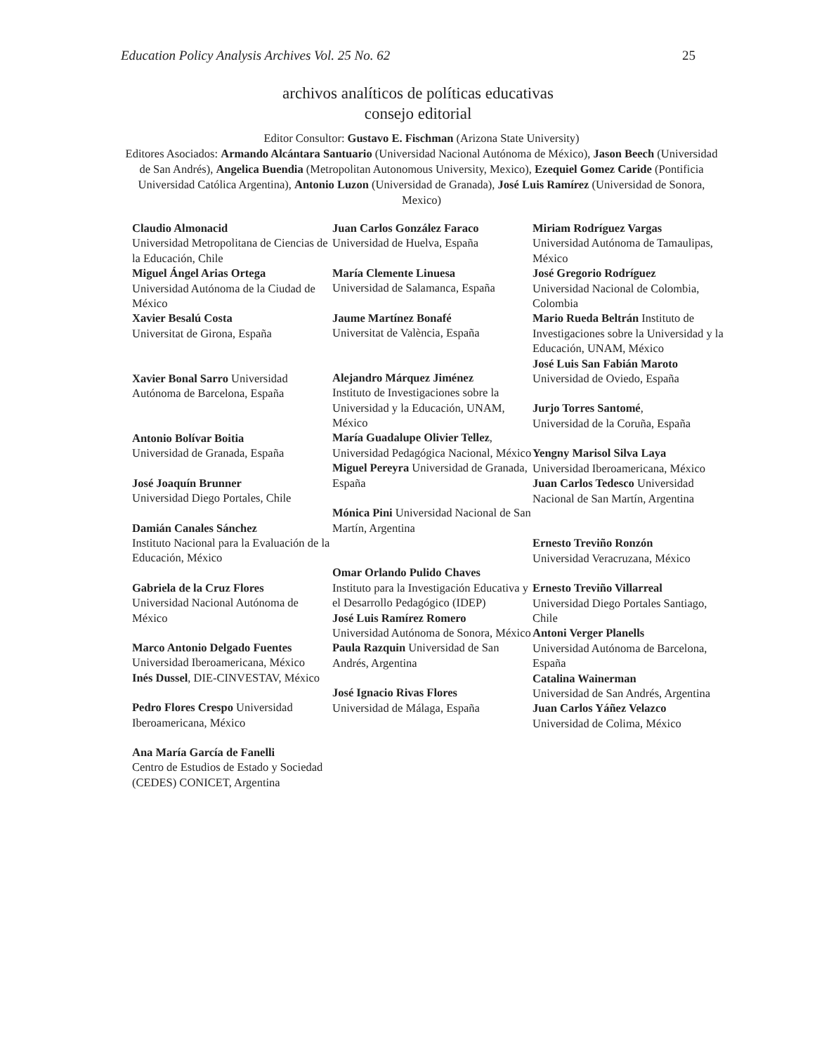Education Policy Analysis Archives Vol. 25 No. 62 25
archivos analíticos de políticas educativas
consejo editorial
Editor Consultor: Gustavo E. Fischman (Arizona State University)
Editores Asociados: Armando Alcántara Santuario (Universidad Nacional Autónoma de México), Jason Beech (Universidad de San Andrés), Angelica Buendia (Metropolitan Autonomous University, Mexico), Ezequiel Gomez Caride (Pontificia Universidad Católica Argentina), Antonio Luzon (Universidad de Granada), José Luis Ramírez (Universidad de Sonora, Mexico)
| Claudio Almonacid Universidad Metropolitana de Ciencias de la Educación, Chile Miguel Ángel Arias Ortega Universidad Autónoma de la Ciudad de México Xavier Besalú Costa Universitat de Girona, España Xavier Bonal Sarro Universidad Autónoma de Barcelona, España Antonio Bolívar Boitia Universidad de Granada, España José Joaquín Brunner Universidad Diego Portales, Chile Damián Canales Sánchez Instituto Nacional para la Evaluación de la Educación, México Gabriela de la Cruz Flores Universidad Nacional Autónoma de México Marco Antonio Delgado Fuentes Universidad Iberoamericana, México Inés Dussel , DIE-CINVESTAV, México Pedro Flores Crespo Universidad Iberoamericana, México Ana María García de Fanelli Centro de Estudios de Estado y Sociedad (CEDES) CONICET, Argentina | Juan Carlos González Faraco Universidad de Huelva, España María Clemente Linuesa Universidad de Salamanca, España Jaume Martínez Bonafé Universitat de València, España Alejandro Márquez Jiménez Instituto de Investigaciones sobre la Universidad y la Educación, UNAM, México María Guadalupe Olivier Tellez , Universidad Pedagógica Nacional, México Miguel Pereyra Universidad de Granada, España Mónica Pini Universidad Nacional de San Martín, Argentina Omar Orlando Pulido Chaves Instituto para la Investigación Educativa y el Desarrollo Pedagógico (IDEP) José Luis Ramírez Romero Universidad Autónoma de Sonora, México Paula Razquin Universidad de San Andrés, Argentina José Ignacio Rivas Flores Universidad de Málaga, España | Miriam Rodríguez Vargas Universidad Autónoma de Tamaulipas, México José Gregorio Rodríguez Universidad Nacional de Colombia, Colombia Mario Rueda Beltrán Instituto de Investigaciones sobre la Universidad y la Educación, UNAM, México José Luis San Fabián Maroto Universidad de Oviedo, España Jurjo Torres Santomé , Universidad de la Coruña, España Yengny Marisol Silva Laya Universidad Iberoamericana, México Juan Carlos Tedesco Universidad Nacional de San Martín, Argentina Ernesto Treviño Ronzón Universidad Veracruzana, México Ernesto Treviño Villarreal Universidad Diego Portales Santiago, Chile Antoni Verger Planells Universidad Autónoma de Barcelona, España Catalina Wainerman Universidad de San Andrés, Argentina Juan Carlos Yáñez Velazco Universidad de Colima, México |